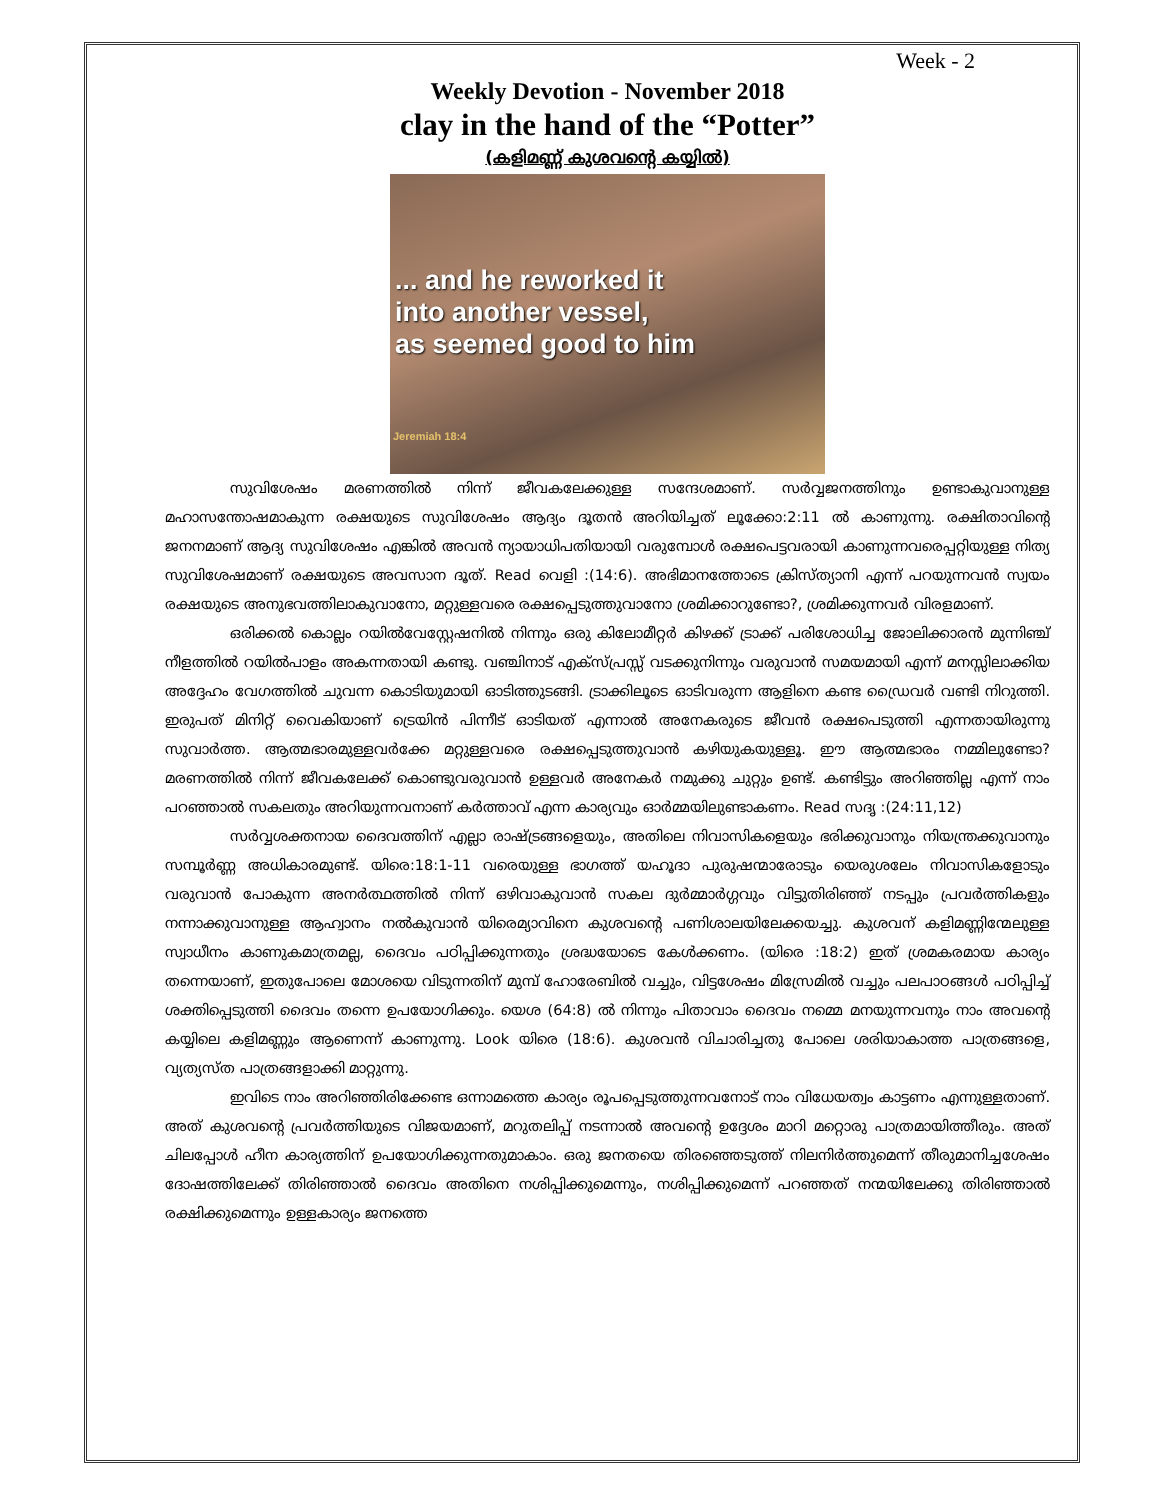Week - 2
Weekly Devotion - November 2018
clay in the hand of the “Potter”
(കളിമണ്ണ് കുശവന്റെ കയ്യിൽ)
... and he reworked it
into another vessel,
as seemed good to him
Jeremiah 18:4
സുവിശേഷം മരണത്തിൽ നിന്ന് ജീവകലേക്കുള്ള സന്ദേശമാണ്. സർവ്വജനത്തിനും ഉണ്ടാകുവാനുള്ള മഹാസന്തോഷമാകുന്ന രക്ഷയുടെ സുവിശേഷം ആദ്യം ദൂതൻ അറിയിച്ചത് ലൂക്കോ:2:11 ൽ കാണുന്നു. രക്ഷിതാവിന്റെ ജനനമാണ് ആദ്യ സുവിശേഷം എങ്കിൽ അവൻ ന്യായാധിപതിയായി വരുമ്പോൾ രക്ഷപെട്ടവരായി കാണുന്നവരെപ്പറ്റിയുള്ള നിത്യ സുവിശേഷമാണ് രക്ഷയുടെ അവസാന ദൂത്. Read വെളി :(14:6). അഭിമാനത്തോടെ ക്രിസ്ത്യാനി എന്ന് പറയുന്നവൻ സ്വയം രക്ഷയുടെ അനുഭവത്തിലാകുവാനോ, മറ്റുള്ളവരെ രക്ഷപ്പെടുത്തുവാനോ ശ്രമിക്കാറുണ്ടോ?, ശ്രമിക്കുന്നവർ വിരളമാണ്.
ഒരിക്കൽ കൊല്ലം റയിൽവേസ്റ്റേഷനിൽ നിന്നും ഒരു കിലോമീറ്റർ കിഴക്ക് ട്രാക്ക് പരിശോധിച്ച ജോലിക്കാരൻ മുന്നിഞ്ച് നീളത്തിൽ റയിൽപാളം അകന്നതായി കണ്ടു. വഞ്ചിനാട് എക്സ്പ്രസ്സ് വടക്കുനിന്നും വരുവാൻ സമയമായി എന്ന് മനസ്സിലാക്കിയ അദ്ദേഹം വേഗത്തിൽ ചുവന്ന കൊടിയുമായി ഓടിത്തുടങ്ങി. ട്രാക്കിലൂടെ ഓടിവരുന്ന ആളിനെ കണ്ട ഡ്രൈവർ വണ്ടി നിറുത്തി. ഇരുപത് മിനിറ്റ് വൈകിയാണ് ട്രെയിൻ പിന്നീട് ഓടിയത് എന്നാൽ അനേകരുടെ ജീവൻ രക്ഷപെടുത്തി എന്നതായിരുന്നു സുവാർത്ത. ആത്മഭാരമുള്ളവർക്കേ മറ്റുള്ളവരെ രക്ഷപ്പെടുത്തുവാൻ കഴിയുകയുള്ളൂ. ഈ ആത്മഭാരം നമ്മിലുണ്ടോ? മരണത്തിൽ നിന്ന് ജീവകലേക്ക് കൊണ്ടുവരുവാൻ ഉള്ളവർ അനേകർ നമുക്കു ചുറ്റും ഉണ്ട്. കണ്ടിട്ടും അറിഞ്ഞില്ല എന്ന് നാം പറഞ്ഞാൽ സകലതും അറിയുന്നവനാണ് കർത്താവ് എന്ന കാര്യവും ഓർമ്മയിലുണ്ടാകണം. Read സദൃ :(24:11,12)
സർവ്വശക്തനായ ദൈവത്തിന് എല്ലാ രാഷ്ട്രങ്ങളെയും, അതിലെ നിവാസികളെയും ഭരിക്കുവാനും നിയന്ത്രക്കുവാനും സമ്പൂർണ്ണ അധികാരമുണ്ട്. യിരെ:18:1-11 വരെയുള്ള ഭാഗത്ത് യഹൂദാ പുരുഷന്മാരോടും യെരുശലേം നിവാസികളോടും വരുവാൻ പോകുന്ന അനർത്ഥത്തിൽ നിന്ന് ഒഴിവാകുവാൻ സകല ദുർമ്മാർഗ്ഗവും വിട്ടുതിരിഞ്ഞ് നടപ്പും പ്രവർത്തികളും നന്നാക്കുവാനുള്ള ആഹ്വാനം നൽകുവാൻ യിരെമ്യാവിനെ കുശവന്റെ പണിശാലയിലേക്കയച്ചു. കുശവന് കളിമണ്ണിന്മേലുള്ള സ്വാധീനം കാണുകമാത്രമല്ല, ദൈവം പഠിപ്പിക്കുന്നതും ശ്രദ്ധയോടെ കേൾക്കണം. (യിരെ :18:2) ഇത് ശ്രമകരമായ കാര്യം തന്നെയാണ്, ഇതുപോലെ മോശയെ വിടുന്നതിന് മുമ്പ് ഹോരേബിൽ വച്ചും, വിട്ടശേഷം മിസ്രേമിൽ വച്ചും പലപാഠങ്ങൾ പഠിപ്പിച്ച് ശക്തിപ്പെടുത്തി ദൈവം തന്നെ ഉപയോഗിക്കും. യെശ (64:8) ൽ നിന്നും പിതാവാം ദൈവം നമ്മെ മനയുന്നവനും നാം അവന്റെ കയ്യിലെ കളിമണ്ണും ആണെന്ന് കാണുന്നു. Look യിരെ (18:6). കുശവൻ വിചാരിച്ചതു പോലെ ശരിയാകാത്ത പാത്രങ്ങളെ, വ്യത്യസ്ത പാത്രങ്ങളാക്കി മാറ്റുന്നു.
ഇവിടെ നാം അറിഞ്ഞിരിക്കേണ്ട ഒന്നാമത്തെ കാര്യം രൂപപ്പെടുത്തുന്നവനോട് നാം വിധേയത്വം കാട്ടണം എന്നുള്ളതാണ്. അത് കുശവന്റെ പ്രവർത്തിയുടെ വിജയമാണ്, മറുതലിപ്പ് നടന്നാൽ അവന്റെ ഉദ്ദേശം മാറി മറ്റൊരു പാത്രമായിത്തീരും. അത് ചിലപ്പോൾ ഹീന കാര്യത്തിന് ഉപയോഗിക്കുന്നതുമാകാം. ഒരു ജനതയെ തിരഞ്ഞെടുത്ത് നിലനിർത്തുമെന്ന് തീരുമാനിച്ചശേഷം ദോഷത്തിലേക്ക് തിരിഞ്ഞാൽ ദൈവം അതിനെ നശിപ്പിക്കുമെന്നും, നശിപ്പിക്കുമെന്ന് പറഞ്ഞത് നന്മയിലേക്കു തിരിഞ്ഞാൽ രക്ഷിക്കുമെന്നും ഉള്ളകാര്യം ജനത്തെ